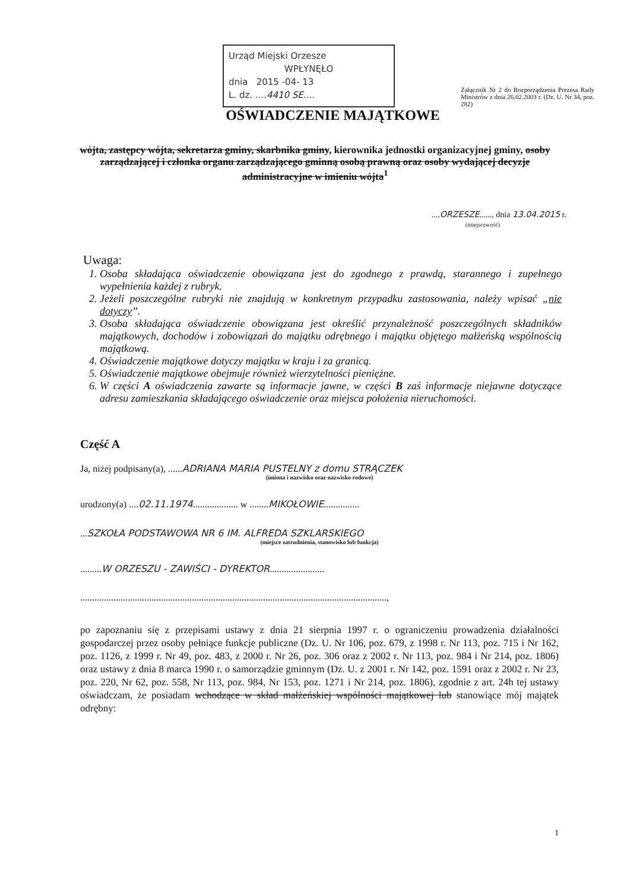Urząd Miejski Orzesze
WPŁYNĘŁO
dnia 2015 -04- 13
L. dz. ....4410 SE....
Załącznik Nr 2 do Rozporządzenia Prezesa Rady Ministrów z dnia 26.02.2003 r. (Dz. U. Nr 34, poz. 282)
OŚWIADCZENIE MAJĄTKOWE
wójta, zastępcy wójta, sekretarza gminy, skarbnika gminy, kierownika jednostki organizacyjnej gminy, osoby zarządzającej i członka organu zarządzającego gminną osobą prawną oraz osoby wydającej decyzje administracyjne w imieniu wójta<sup>1</sup>
....ORZESZE......, dnia 13.04.2015 r.
(miejscowość)
Uwaga:
1. Osoba składająca oświadczenie obowiązana jest do zgodnego z prawdą, starannego i zupełnego wypełnienia każdej z rubryk.
2. Jeżeli poszczególne rubryki nie znajdują w konkretnym przypadku zastosowania, należy wpisać „nie dotyczy”.
3. Osoba składająca oświadczenie obowiązana jest określić przynależność poszczególnych składników majątkowych, dochodów i zobowiązań do majątku odrębnego i majątku objętego małżeńską wspólnością majątkową.
4. Oświadczenie majątkowe dotyczy majątku w kraju i za granicą.
5. Oświadczenie majątkowe obejmuje również wierzytelności pieniężne.
6. W części A oświadczenia zawarte są informacje jawne, w części B zaś informacje niejawne dotyczące adresu zamieszkania składającego oświadczenie oraz miejsca położenia nieruchomości.
Część A
Ja, niżej podpisany(a), ......ADRIANA MARIA PUSTELNY z domu STRĄCZEK
(imiona i nazwisko oraz nazwisko rodowe)
urodzony(a) ....02.11.1974................... w ........MIKOŁOWIE...............
...SZKOŁA PODSTAWOWA NR 6 IM. ALFREDA SZKLARSKIEGO
(miejsce zatrudnienia, stanowisko lub funkcja)
.........W ORZESZU - ZAWIŚCI - DYREKTOR.......................
.................................................................................................................................,
po zapoznaniu się z przepisami ustawy z dnia 21 sierpnia 1997 r. o ograniczeniu prowadzenia działalności gospodarczej przez osoby pełniące funkcje publiczne (Dz. U. Nr 106, poz. 679, z 1998 r. Nr 113, poz. 715 i Nr 162, poz. 1126, z 1999 r. Nr 49, poz. 483, z 2000 r. Nr 26, poz. 306 oraz z 2002 r. Nr 113, poz. 984 i Nr 214, poz. 1806) oraz ustawy z dnia 8 marca 1990 r. o samorządzie gminnym (Dz. U. z 2001 r. Nr 142, poz. 1591 oraz z 2002 r. Nr 23, poz. 220, Nr 62, poz. 558, Nr 113, poz. 984, Nr 153, poz. 1271 i Nr 214, poz. 1806), zgodnie z art. 24h tej ustawy oświadczam, że posiadam wchodzące w skład małżeńskiej wspólności majątkowej lub stanowiące mój majątek odrębny:
1